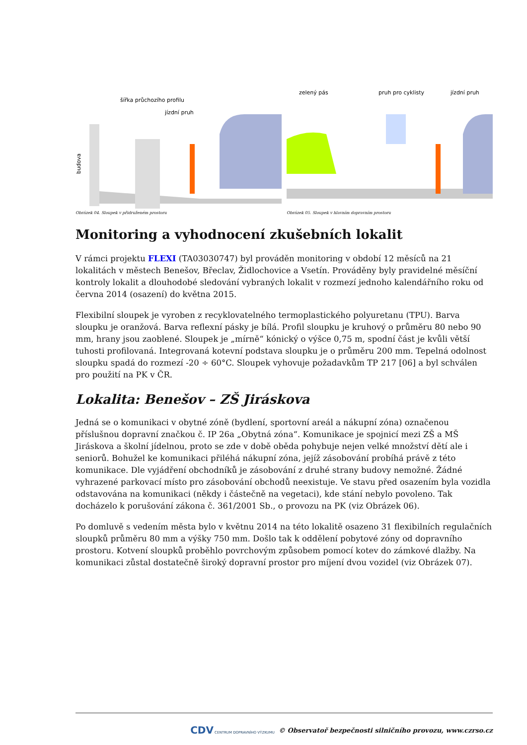jízdní pruh
šířka průchozího profilu
budova
Obrázek 04. Sloupek v přidruženém prostoru
zelený pás
pruh pro cyklisty
jízdní pruh
Obrázek 05. Sloupek v hlavním dopravním prostoru
Monitoring a vyhodnocení zkušebních lokalit
V rámci projektu FLEXI (TA03030747) byl prováděn monitoring v období 12 měsíců na 21 lokalitách v městech Benešov, Břeclav, Židlochovice a Vsetín. Prováděny byly pravidelné měsíční kontroly lokalit a dlouhodobé sledování vybraných lokalit v rozmezí jednoho kalendářního roku od června 2014 (osazení) do května 2015.
Flexibilní sloupek je vyroben z recyklovatelného termoplastického polyuretanu (TPU). Barva sloupku je oranžová. Barva reflexní pásky je bílá. Profil sloupku je kruhový o průměru 80 nebo 90 mm, hrany jsou zaoblené. Sloupek je „mírně“ kónický o výšce 0,75 m, spodní část je kvůli větší tuhosti profilovaná. Integrovaná kotevní podstava sloupku je o průměru 200 mm. Tepelná odolnost sloupku spadá do rozmezí -20 ÷ 60°C. Sloupek vyhovuje požadavkům TP 217 [06] a byl schválen pro použití na PK v ČR.
Lokalita: Benešov – ZŠ Jiráskova
Jedná se o komunikaci v obytné zóně (bydlení, sportovní areál a nákupní zóna) označenou příslušnou dopravní značkou č. IP 26a „Obytná zóna“. Komunikace je spojnicí mezi ZŠ a MŠ Jiráskova a školní jídelnou, proto se zde v době oběda pohybuje nejen velké množství dětí ale i seniorů. Bohužel ke komunikaci přiléhá nákupní zóna, jejíž zásobování probíhá právě z této komunikace. Dle vyjádření obchodníků je zásobování z druhé strany budovy nemožné. Žádné vyhrazené parkovací místo pro zásobování obchodů neexistuje. Ve stavu před osazením byla vozidla odstavována na komunikaci (někdy i částečně na vegetaci), kde stání nebylo povoleno. Tak docházelo k porušování zákona č. 361/2001 Sb., o provozu na PK (viz Obrázek 06).
Po domluvě s vedením města bylo v květnu 2014 na této lokalitě osazeno 31 flexibilních regulačních sloupků průměru 80 mm a výšky 750 mm. Došlo tak k oddělení pobytové zóny od dopravního prostoru. Kotvení sloupků proběhlo povrchovým způsobem pomocí kotev do zámkové dlažby. Na komunikaci zůstal dostatečně široký dopravní prostor pro míjení dvou vozidel (viz Obrázek 07).
CDV CENTRUM DOPRAVNÍHO VÝZKUMU © Observatoř bezpečnosti silničního provozu, www.czrso.cz